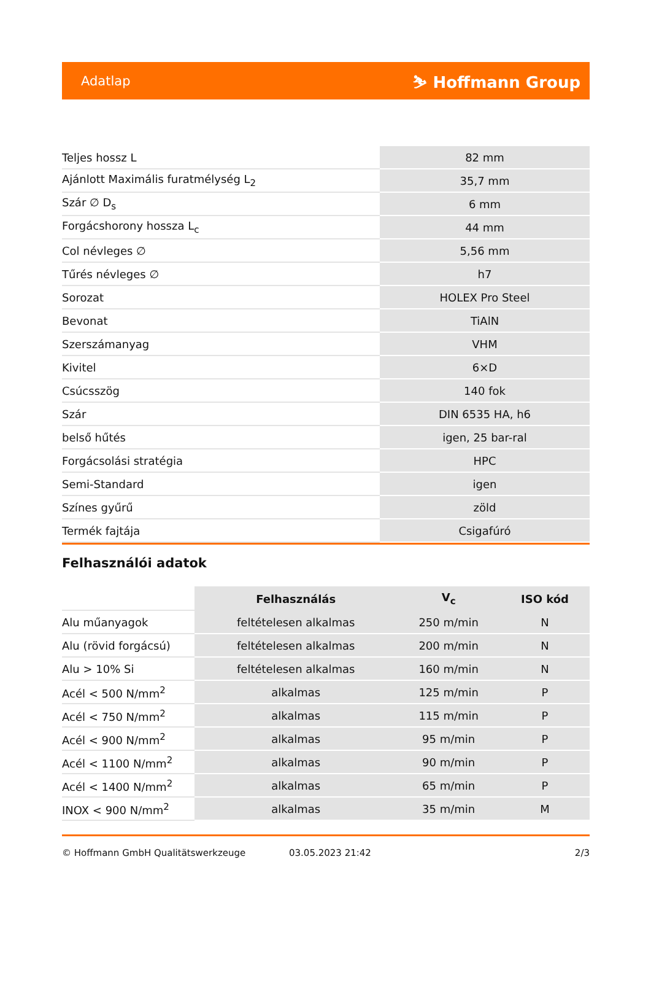Adatlap ⛷ Hoffmann Group
| Teljes hossz L | 82 mm |
| Ajánlott Maximális furatmélység L<sub>2</sub> | 35,7 mm |
| Szár ∅ D<sub>s</sub> | 6 mm |
| Forgácshorony hossza L<sub>c</sub> | 44 mm |
| Col névleges ∅ | 5,56 mm |
| Tűrés névleges ∅ | h7 |
| Sorozat | HOLEX Pro Steel |
| Bevonat | TiAlN |
| Szerszámanyag | VHM |
| Kivitel | 6×D |
| Csúcsszög | 140 fok |
| Szár | DIN 6535 HA, h6 |
| belső hűtés | igen, 25 bar-ral |
| Forgácsolási stratégia | HPC |
| Semi-Standard | igen |
| Színes gyűrű | zöld |
| Termék fajtája | Csigafúró |
Felhasználói adatok
| | Felhasználás | V<sub>c</sub> | ISO kód |
| --- | --- | --- | --- |
| Alu műanyagok | feltételesen alkalmas | 250 m/min | N |
| Alu (rövid forgácsú) | feltételesen alkalmas | 200 m/min | N |
| Alu > 10% Si | feltételesen alkalmas | 160 m/min | N |
| Acél < 500 N/mm<sup>2</sup> | alkalmas | 125 m/min | P |
| Acél < 750 N/mm<sup>2</sup> | alkalmas | 115 m/min | P |
| Acél < 900 N/mm<sup>2</sup> | alkalmas | 95 m/min | P |
| Acél < 1100 N/mm<sup>2</sup> | alkalmas | 90 m/min | P |
| Acél < 1400 N/mm<sup>2</sup> | alkalmas | 65 m/min | P |
| INOX < 900 N/mm<sup>2</sup> | alkalmas | 35 m/min | M |
© Hoffmann GmbH Qualitätswerkzeuge 03.05.2023 21:42 2/3